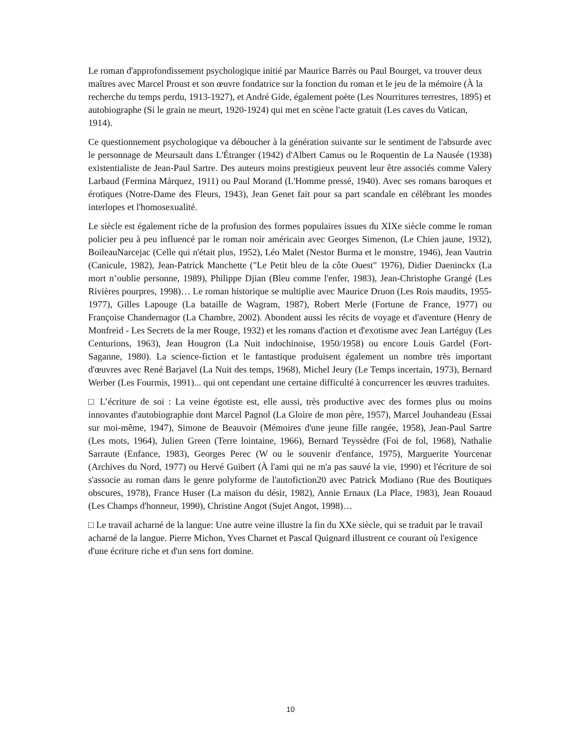Le roman d'approfondissement psychologique initié par Maurice Barrès ou Paul Bourget, va trouver deux maîtres avec Marcel Proust et son œuvre fondatrice sur la fonction du roman et le jeu de la mémoire (À la recherche du temps perdu, 1913-1927), et André Gide, également poète (Les Nourritures terrestres, 1895) et autobiographe (Si le grain ne meurt, 1920-1924) qui met en scène l'acte gratuit (Les caves du Vatican, 1914).
Ce questionnement psychologique va déboucher à la génération suivante sur le sentiment de l'absurde avec le personnage de Meursault dans L'Étranger (1942) d'Albert Camus ou le Roquentin de La Nausée (1938) existentialiste de Jean-Paul Sartre. Des auteurs moins prestigieux peuvent leur être associés comme Valery Larbaud (Fermina Márquez, 1911) ou Paul Morand (L'Homme pressé, 1940). Avec ses romans baroques et érotiques (Notre-Dame des Fleurs, 1943), Jean Genet fait pour sa part scandale en célébrant les mondes interlopes et l'homosexualité.
Le siècle est également riche de la profusion des formes populaires issues du XIXe siècle comme le roman policier peu à peu influencé par le roman noir américain avec Georges Simenon, (Le Chien jaune, 1932), BoileauNarcejac (Celle qui n'était plus, 1952), Léo Malet (Nestor Burma et le monstre, 1946), Jean Vautrin (Canicule, 1982), Jean-Patrick Manchette ("Le Petit bleu de la côte Ouest" 1976), Didier Daeninckx (La mort n’oublie personne, 1989), Philippe Djian (Bleu comme l'enfer, 1983), Jean-Christophe Grangé (Les Rivières pourpres, 1998)… Le roman historique se multiplie avec Maurice Druon (Les Rois maudits, 1955-1977), Gilles Lapouge (La bataille de Wagram, 1987), Robert Merle (Fortune de France, 1977) ou Françoise Chandernagor (La Chambre, 2002). Abondent aussi les récits de voyage et d'aventure (Henry de Monfreid - Les Secrets de la mer Rouge, 1932) et les romans d'action et d'exotisme avec Jean Lartéguy (Les Centurions, 1963), Jean Hougron (La Nuit indochinoise, 1950/1958) ou encore Louis Gardel (Fort-Saganne, 1980). La science-fiction et le fantastique produisent également un nombre très important d'œuvres avec René Barjavel (La Nuit des temps, 1968), Michel Jeury (Le Temps incertain, 1973), Bernard Werber (Les Fourmis, 1991)... qui ont cependant une certaine difficulté à concurrencer les œuvres traduites.
□ L’écriture de soi : La veine égotiste est, elle aussi, très productive avec des formes plus ou moins innovantes d'autobiographie dont Marcel Pagnol (La Gloire de mon père, 1957), Marcel Jouhandeau (Essai sur moi-même, 1947), Simone de Beauvoir (Mémoires d'une jeune fille rangée, 1958), Jean-Paul Sartre (Les mots, 1964), Julien Green (Terre lointaine, 1966), Bernard Teyssèdre (Foi de fol, 1968), Nathalie Sarraute (Enfance, 1983), Georges Perec (W ou le souvenir d'enfance, 1975), Marguerite Yourcenar (Archives du Nord, 1977) ou Hervé Guibert (À l'ami qui ne m'a pas sauvé la vie, 1990) et l'écriture de soi s'associe au roman dans le genre polyforme de l'autofiction20 avec Patrick Modiano (Rue des Boutiques obscures, 1978), France Huser (La maison du désir, 1982), Annie Ernaux (La Place, 1983), Jean Rouaud (Les Champs d'honneur, 1990), Christine Angot (Sujet Angot, 1998)…
□ Le travail acharné de la langue: Une autre veine illustre la fin du XXe siècle, qui se traduit par le travail acharné de la langue. Pierre Michon, Yves Charnet et Pascal Quignard illustrent ce courant où l'exigence d'une écriture riche et d'un sens fort domine.
10